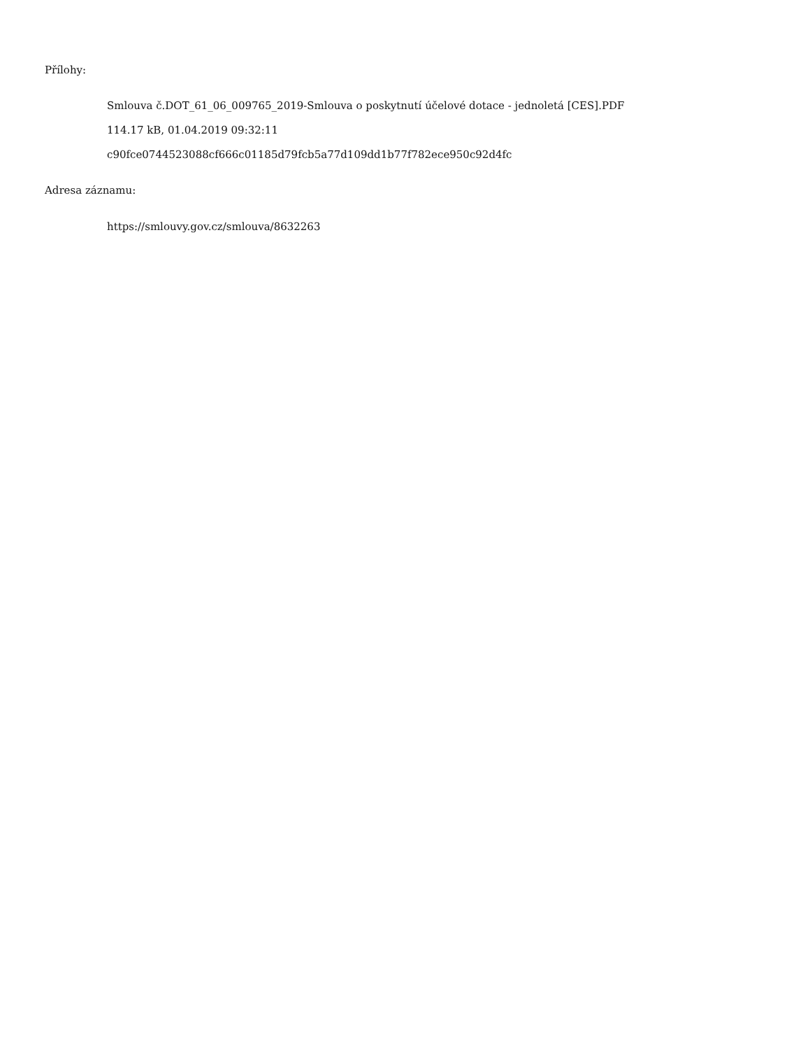Přílohy:
Smlouva č.DOT_61_06_009765_2019-Smlouva o poskytnutí účelové dotace - jednoletá [CES].PDF
114.17 kB, 01.04.2019 09:32:11
c90fce0744523088cf666c01185d79fcb5a77d109dd1b77f782ece950c92d4fc
Adresa záznamu:
https://smlouvy.gov.cz/smlouva/8632263